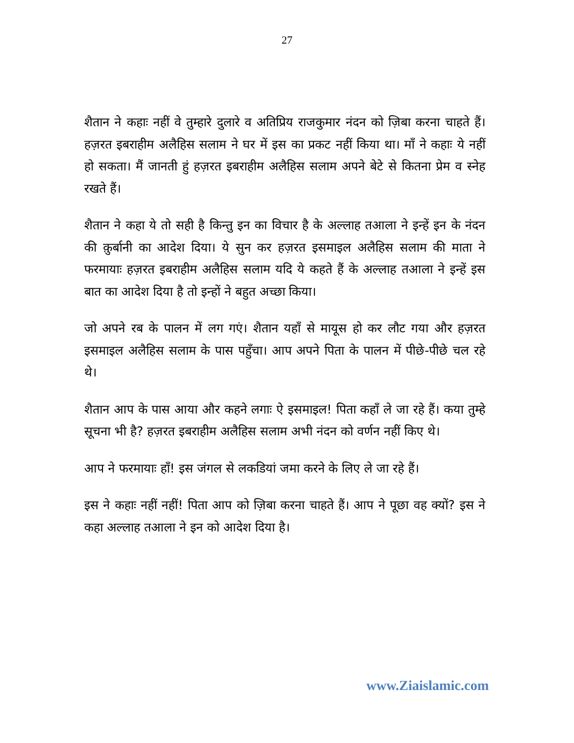27
शैतान ने कहाः नहीं वे तुम्हारे दुलारे व अतिप्रिय राजकुमार नंदन को ज़िबा करना चाहते हैं। हज़रत इबराहीम अलैहिस सलाम ने घर में इस का प्रकट नहीं किया था। माँ ने कहाः ये नहीं हो सकता। मैं जानती हुं हज़रत इबराहीम अलैहिस सलाम अपने बेटे से कितना प्रेम व स्नेह रखते हैं।
शैतान ने कहा ये तो सही है किन्तु इन का विचार है के अल्लाह तआला ने इन्हें इन के नंदन की क़ुर्बानी का आदेश दिया। ये सुन कर हज़रत इसमाइल अलैहिस सलाम की माता ने फरमायाः हज़रत इबराहीम अलैहिस सलाम यदि ये कहते हैं के अल्लाह तआला ने इन्हें इस बात का आदेश दिया है तो इन्हों ने बहुत अच्छा किया।
जो अपने रब के पालन में लग गएं। शैतान यहाँ से मायूस हो कर लौट गया और हज़रत इसमाइल अलैहिस सलाम के पास पहुँचा। आप अपने पिता के पालन में पीछे-पीछे चल रहे थे।
शैतान आप के पास आया और कहने लगाः ऐ इसमाइल! पिता कहाँ ले जा रहे हैं। कया तुम्हे सूचना भी है? हज़रत इबराहीम अलैहिस सलाम अभी नंदन को वर्णन नहीं किए थे।
आप ने फरमायाः हाँ! इस जंगल से लकडियां जमा करने के लिए ले जा रहे हैं।
इस ने कहाः नहीं नहीं! पिता आप को ज़िबा करना चाहते हैं। आप ने पूछा वह क्यों? इस ने कहा अल्लाह तआला ने इन को आदेश दिया है।
www.Ziaislamic.com